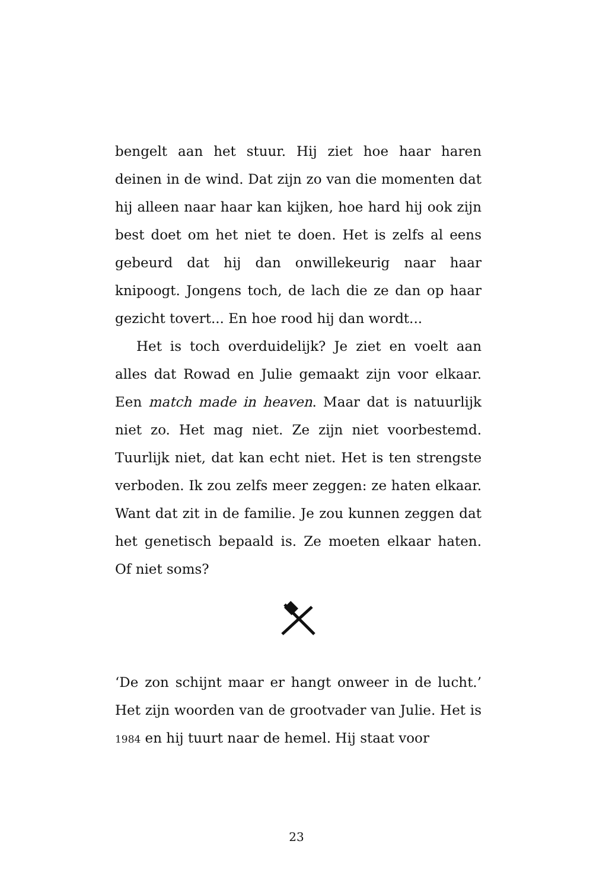bengelt aan het stuur. Hij ziet hoe haar haren deinen in de wind. Dat zijn zo van die momenten dat hij alleen naar haar kan kijken, hoe hard hij ook zijn best doet om het niet te doen. Het is zelfs al eens gebeurd dat hij dan onwillekeurig naar haar knipoogt. Jongens toch, de lach die ze dan op haar gezicht tovert... En hoe rood hij dan wordt...
Het is toch overduidelijk? Je ziet en voelt aan alles dat Rowad en Julie gemaakt zijn voor elkaar. Een match made in heaven. Maar dat is natuurlijk niet zo. Het mag niet. Ze zijn niet voorbestemd. Tuurlijk niet, dat kan echt niet. Het is ten strengste verboden. Ik zou zelfs meer zeggen: ze haten elkaar. Want dat zit in de familie. Je zou kunnen zeggen dat het genetisch bepaald is. Ze moeten elkaar haten. Of niet soms?
‘De zon schijnt maar er hangt onweer in de lucht.’ Het zijn woorden van de grootvader van Julie. Het is 1984 en hij tuurt naar de hemel. Hij staat voor
23